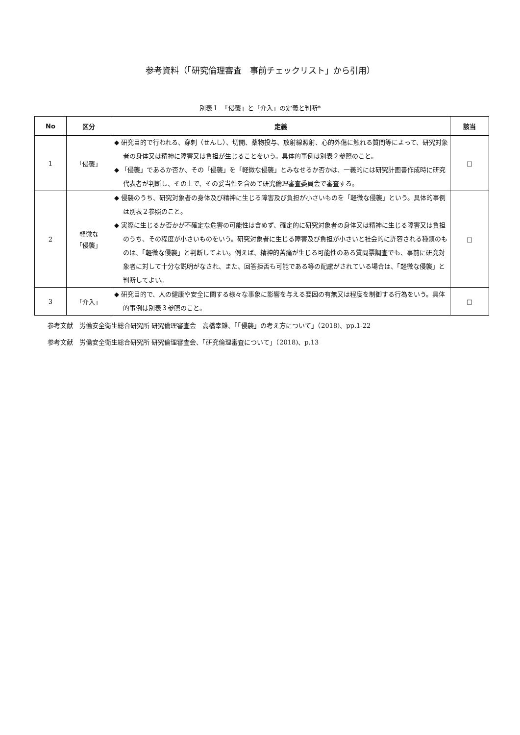参考資料（「研究倫理審査　事前チェックリスト」から引用）
別表１　「侵襲」と「介入」の定義と判断*
| No | 区分 | 定義 | 該当 |
| --- | --- | --- | --- |
| 1 | 「侵襲」 | ◆ 研究目的で行われる、穿刺（せんし）、切開、薬物投与、放射線照射、心的外傷に触れる質問等によって、研究対象者の身体又は精神に障害又は負担が生じることをいう。具体的事例は別表２参照のこと。 ◆ 「侵襲」であるか否か、その「侵襲」を「軽微な侵襲」とみなせるか否かは、一義的には研究計画書作成時に研究代表者が判断し、その上で、その妥当性を含めて研究倫理審査委員会で審査する。 | □ |
| 2 | 軽微な 「侵襲」 | ◆ 侵襲のうち、研究対象者の身体及び精神に生じる障害及び負担が小さいものを「軽微な侵襲」という。具体的事例は別表２参照のこと。 ◆ 実際に生じるか否かが不確定な危害の可能性は含めず、確定的に研究対象者の身体又は精神に生じる障害又は負担のうち、その程度が小さいものをいう。研究対象者に生じる障害及び負担が小さいと社会的に許容される種類のものは、「軽微な侵襲」と判断してよい。例えば、精神的苦痛が生じる可能性のある質問票調査でも、事前に研究対象者に対して十分な説明がなされ、また、回答拒否も可能である等の配慮がされている場合は、「軽微な侵襲」と判断してよい。 | □ |
| 3 | 「介入」 | ◆ 研究目的で、人の健康や安全に関する様々な事象に影響を与える要因の有無又は程度を制御する行為をいう。具体的事例は別表３参照のこと。 | □ |
参考文献　労働安全衛生総合研究所 研究倫理審査会　高橋幸雄、「「侵襲」の考え方について」（2018)、pp.1-22
参考文献　労働安全衛生総合研究所 研究倫理審査会、「研究倫理審査について」（2018)、p.13